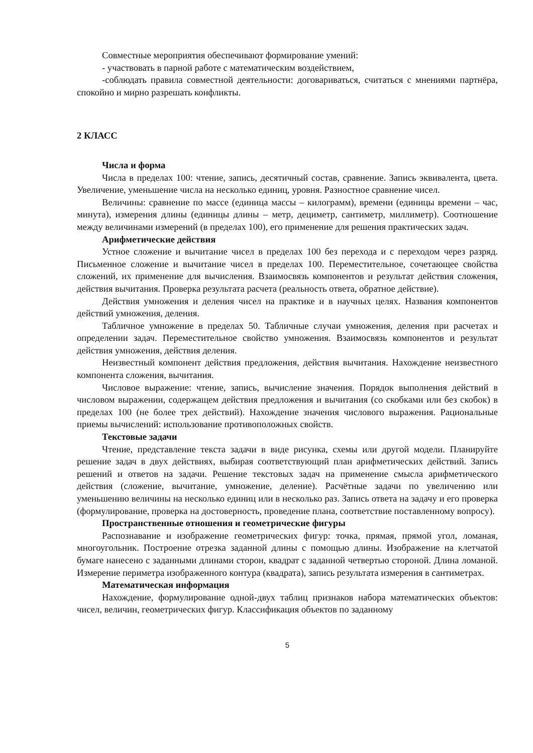Совместные мероприятия обеспечивают формирование умений:
- участвовать в парной работе с математическим воздействием,
-соблюдать правила совместной деятельности: договариваться, считаться с мнениями партнёра, спокойно и мирно разрешать конфликты.
2 КЛАСС
Числа и форма
Числа в пределах 100: чтение, запись, десятичный состав, сравнение. Запись эквивалента, цвета. Увеличение, уменьшение числа на несколько единиц, уровня. Разностное сравнение чисел.
Величины: сравнение по массе (единица массы – килограмм), времени (единицы времени – час, минута), измерения длины (единицы длины – метр, дециметр, сантиметр, миллиметр). Соотношение между величинами измерений (в пределах 100), его применение для решения практических задач.
Арифметические действия
Устное сложение и вычитание чисел в пределах 100 без перехода и с переходом через разряд. Письменное сложение и вычитание чисел в пределах 100. Переместительное, сочетающее свойства сложений, их применение для вычисления. Взаимосвязь компонентов и результат действия сложения, действия вычитания. Проверка результата расчета (реальность ответа, обратное действие).
Действия умножения и деления чисел на практике и в научных целях. Названия компонентов действий умножения, деления.
Табличное умножение в пределах 50. Табличные случаи умножения, деления при расчетах и определении задач. Переместительное свойство умножения. Взаимосвязь компонентов и результат действия умножения, действия деления.
Неизвестный компонент действия предложения, действия вычитания. Нахождение неизвестного компонента сложения, вычитания.
Числовое выражение: чтение, запись, вычисление значения. Порядок выполнения действий в числовом выражении, содержащем действия предложения и вычитания (со скобками или без скобок) в пределах 100 (не более трех действий). Нахождение значения числового выражения. Рациональные приемы вычислений: использование противоположных свойств.
Текстовые задачи
Чтение, представление текста задачи в виде рисунка, схемы или другой модели. Планируйте решение задач в двух действиях, выбирая соответствующий план арифметических действий. Запись решений и ответов на задачи. Решение текстовых задач на применение смысла арифметического действия (сложение, вычитание, умножение, деление). Расчётные задачи по увеличению или уменьшению величины на несколько единиц или в несколько раз. Запись ответа на задачу и его проверка (формулирование, проверка на достоверность, проведение плана, соответствие поставленному вопросу).
Пространственные отношения и геометрические фигуры
Распознавание и изображение геометрических фигур: точка, прямая, прямой угол, ломаная, многоугольник. Построение отрезка заданной длины с помощью длины. Изображение на клетчатой бумаге нанесено с заданными длинами сторон, квадрат с заданной четвертью стороной. Длина ломаной. Измерение периметра изображенного контура (квадрата), запись результата измерения в сантиметрах.
Математическая информация
Нахождение, формулирование одной-двух таблиц признаков набора математических объектов: чисел, величин, геометрических фигур. Классификация объектов по заданному
5